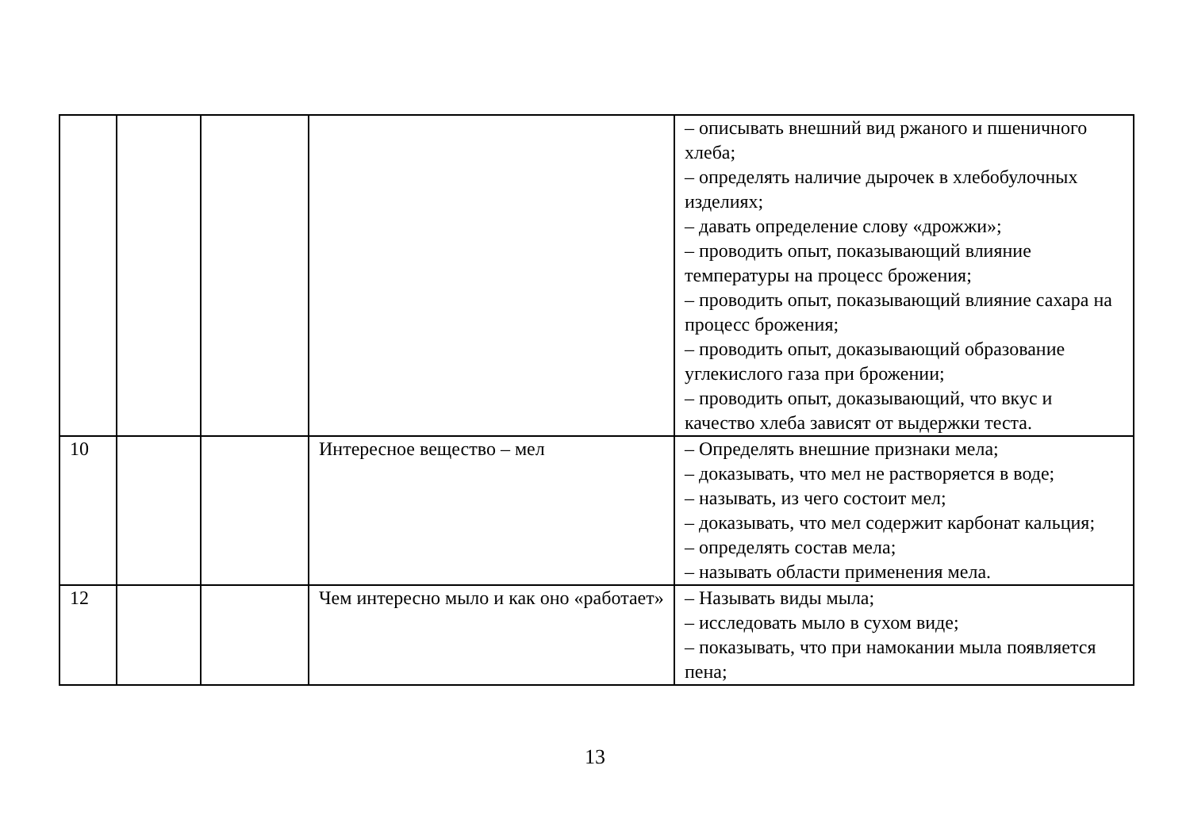| | | | | – описывать внешний вид ржаного и пшеничного хлеба; – определять наличие дырочек в хлебобулочных изделиях; – давать определение слову «дрожжи»; – проводить опыт, показывающий влияние температуры на процесс брожения; – проводить опыт, показывающий влияние сахара на процесс брожения; – проводить опыт, доказывающий образование углекислого газа при брожении; – проводить опыт, доказывающий, что вкус и качество хлеба зависят от выдержки теста. |
| 10 | | | Интересное вещество – мел | – Определять внешние признаки мела; – доказывать, что мел не растворяется в воде; – называть, из чего состоит мел; – доказывать, что мел содержит карбонат кальция; – определять состав мела; – называть области применения мела. |
| 12 | | | Чем интересно мыло и как оно «работает» | – Называть виды мыла; – исследовать мыло в сухом виде; – показывать, что при намокании мыла появляется пена; |
13